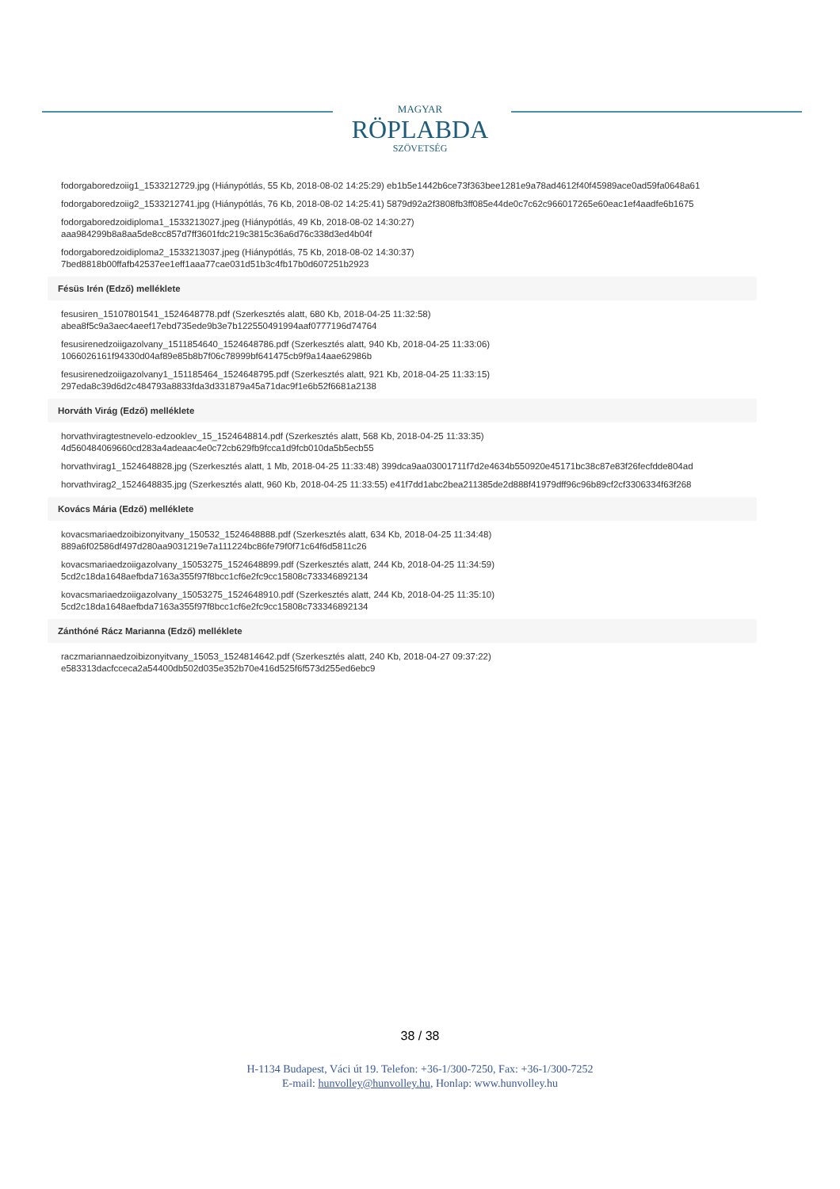MAGYAR
RÖPLABDA
SZÖVETSÉG
fodorgaboredzoiig1_1533212729.jpg (Hiánypótlás, 55 Kb, 2018-08-02 14:25:29) eb1b5e1442b6ce73f363bee1281e9a78ad4612f40f45989ace0ad59fa0648a61
fodorgaboredzoiig2_1533212741.jpg (Hiánypótlás, 76 Kb, 2018-08-02 14:25:41) 5879d92a2f3808fb3ff085e44de0c7c62c966017265e60eac1ef4aadfe6b1675
fodorgaboredzoidiploma1_1533213027.jpeg (Hiánypótlás, 49 Kb, 2018-08-02 14:30:27)
aaa984299b8a8aa5de8cc857d7ff3601fdc219c3815c36a6d76c338d3ed4b04f
fodorgaboredzoidiploma2_1533213037.jpeg (Hiánypótlás, 75 Kb, 2018-08-02 14:30:37)
7bed8818b00ffafb42537ee1eff1aaa77cae031d51b3c4fb17b0d607251b2923
Fésüs Irén (Edző) melléklete
fesusiren_15107801541_1524648778.pdf (Szerkesztés alatt, 680 Kb, 2018-04-25 11:32:58)
abea8f5c9a3aec4aeef17ebd735ede9b3e7b122550491994aaf0777196d74764
fesusirenedzoiigazolvany_1511854640_1524648786.pdf (Szerkesztés alatt, 940 Kb, 2018-04-25 11:33:06)
1066026161f94330d04af89e85b8b7f06c78999bf641475cb9f9a14aae62986b
fesusirenedzoiigazolvany1_151185464_1524648795.pdf (Szerkesztés alatt, 921 Kb, 2018-04-25 11:33:15)
297eda8c39d6d2c484793a8833fda3d331879a45a71dac9f1e6b52f6681a2138
Horváth Virág (Edző) melléklete
horvathviragtestnevelo-edzooklev_15_1524648814.pdf (Szerkesztés alatt, 568 Kb, 2018-04-25 11:33:35)
4d560484069660cd283a4adeaac4e0c72cb629fb9fcca1d9fcb010da5b5ecb55
horvathvirag1_1524648828.jpg (Szerkesztés alatt, 1 Mb, 2018-04-25 11:33:48) 399dca9aa03001711f7d2e4634b550920e45171bc38c87e83f26fecfdde804ad
horvathvirag2_1524648835.jpg (Szerkesztés alatt, 960 Kb, 2018-04-25 11:33:55) e41f7dd1abc2bea211385de2d888f41979dff96c96b89cf2cf3306334f63f268
Kovács Mária (Edző) melléklete
kovacsmariaedzoibizonyitvany_150532_1524648888.pdf (Szerkesztés alatt, 634 Kb, 2018-04-25 11:34:48)
889a6f02586df497d280aa9031219e7a111224bc86fe79f0f71c64f6d5811c26
kovacsmariaedzoiigazolvany_15053275_1524648899.pdf (Szerkesztés alatt, 244 Kb, 2018-04-25 11:34:59)
5cd2c18da1648aefbda7163a355f97f8bcc1cf6e2fc9cc15808c733346892134
kovacsmariaedzoiigazolvany_15053275_1524648910.pdf (Szerkesztés alatt, 244 Kb, 2018-04-25 11:35:10)
5cd2c18da1648aefbda7163a355f97f8bcc1cf6e2fc9cc15808c733346892134
Zánthóné Rácz Marianna (Edző) melléklete
raczmariannaedzoibizonyitvany_15053_1524814642.pdf (Szerkesztés alatt, 240 Kb, 2018-04-27 09:37:22)
e583313dacfcceca2a54400db502d035e352b70e416d525f6f573d255ed6ebc9
38 / 38
H-1134 Budapest, Váci út 19. Telefon: +36-1/300-7250, Fax: +36-1/300-7252
E-mail: hunvolley@hunvolley.hu, Honlap: www.hunvolley.hu